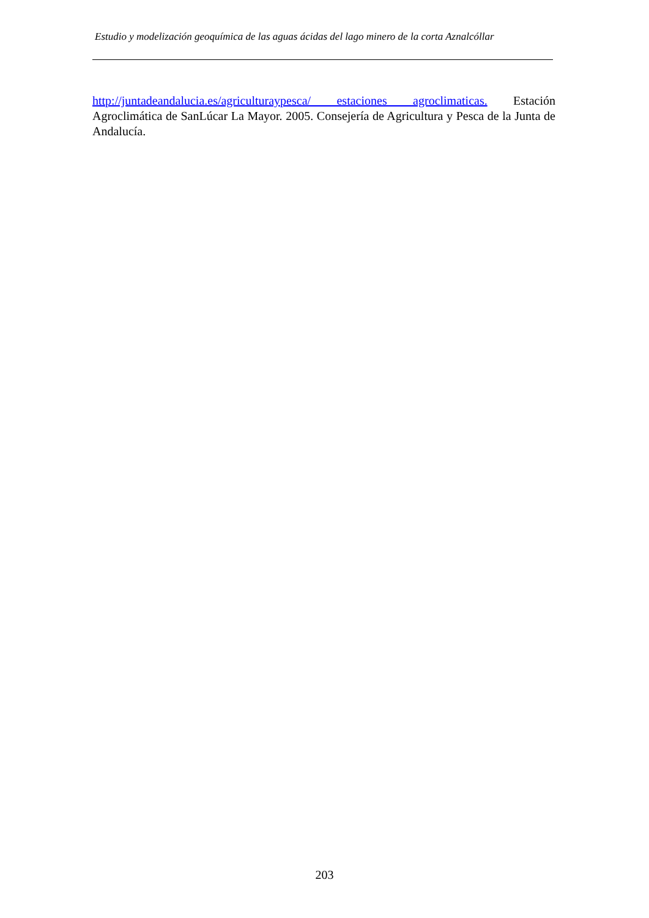Estudio y modelización geoquímica de las aguas ácidas del lago minero de la corta Aznalcóllar
http://juntadeandalucia.es/agriculturaypesca/ estaciones agroclimaticas. Estación Agroclimática de SanLúcar La Mayor. 2005. Consejería de Agricultura y Pesca de la Junta de Andalucía.
203